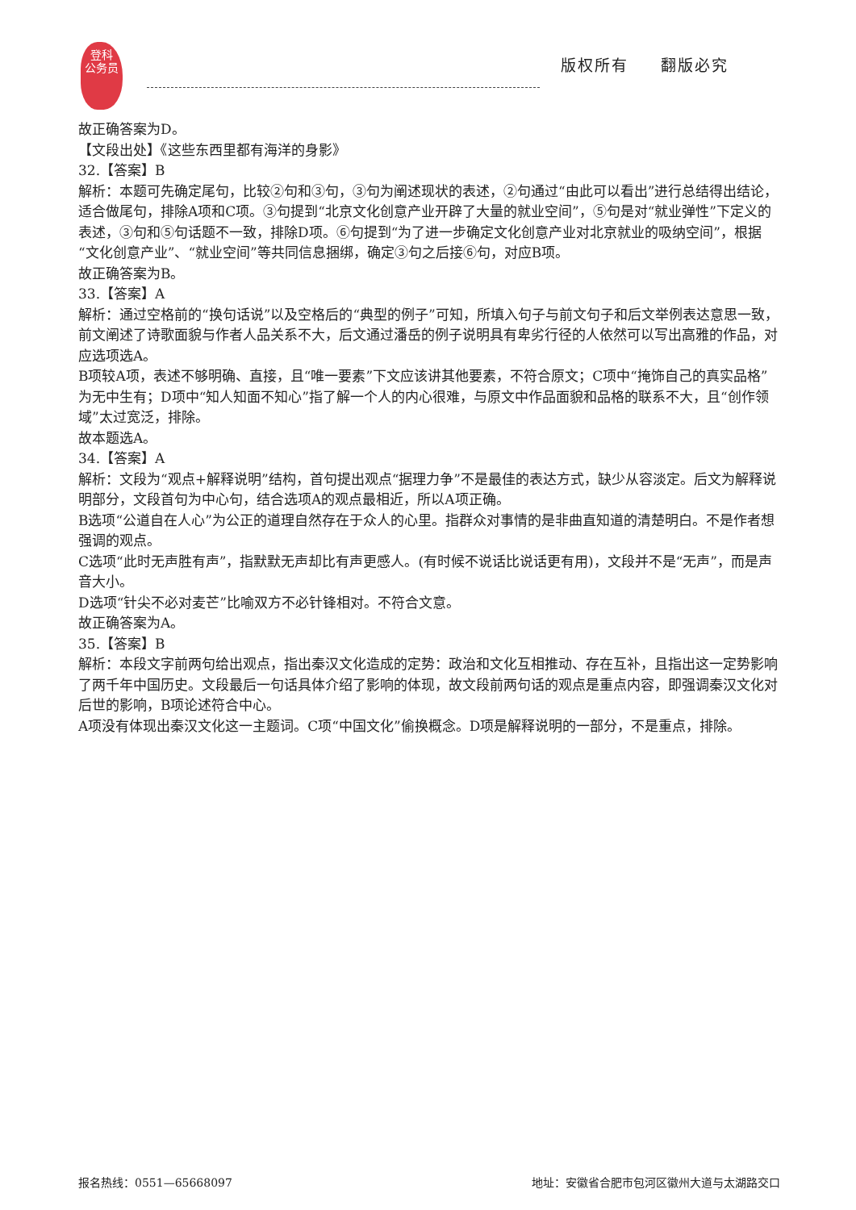登科
公务员
版权所有 翻版必究
故正确答案为D。
【文段出处】《这些东西里都有海洋的身影》
32.【答案】B
解析：本题可先确定尾句，比较②句和③句，③句为阐述现状的表述，②句通过“由此可以看出”进行总结得出结论，适合做尾句，排除A项和C项。③句提到“北京文化创意产业开辟了大量的就业空间”，⑤句是对“就业弹性”下定义的表述，③句和⑤句话题不一致，排除D项。⑥句提到“为了进一步确定文化创意产业对北京就业的吸纳空间”，根据“文化创意产业”、“就业空间”等共同信息捆绑，确定③句之后接⑥句，对应B项。
故正确答案为B。
33.【答案】A
解析：通过空格前的“换句话说”以及空格后的“典型的例子”可知，所填入句子与前文句子和后文举例表达意思一致，前文阐述了诗歌面貌与作者人品关系不大，后文通过潘岳的例子说明具有卑劣行径的人依然可以写出高雅的作品，对应选项选A。
B项较A项，表述不够明确、直接，且“唯一要素”下文应该讲其他要素，不符合原文；C项中“掩饰自己的真实品格”为无中生有；D项中“知人知面不知心”指了解一个人的内心很难，与原文中作品面貌和品格的联系不大，且“创作领域”太过宽泛，排除。
故本题选A。
34.【答案】A
解析：文段为“观点+解释说明”结构，首句提出观点“据理力争”不是最佳的表达方式，缺少从容淡定。后文为解释说明部分，文段首句为中心句，结合选项A的观点最相近，所以A项正确。
B选项“公道自在人心”为公正的道理自然存在于众人的心里。指群众对事情的是非曲直知道的清楚明白。不是作者想强调的观点。
C选项“此时无声胜有声”，指默默无声却比有声更感人。(有时候不说话比说话更有用)，文段并不是“无声”，而是声音大小。
D选项“针尖不必对麦芒”比喻双方不必针锋相对。不符合文意。
故正确答案为A。
35.【答案】B
解析：本段文字前两句给出观点，指出秦汉文化造成的定势：政治和文化互相推动、存在互补，且指出这一定势影响了两千年中国历史。文段最后一句话具体介绍了影响的体现，故文段前两句话的观点是重点内容，即强调秦汉文化对后世的影响，B项论述符合中心。
A项没有体现出秦汉文化这一主题词。C项“中国文化”偷换概念。D项是解释说明的一部分，不是重点，排除。
报名热线：0551—65668097 地址：安徽省合肥市包河区徽州大道与太湖路交口